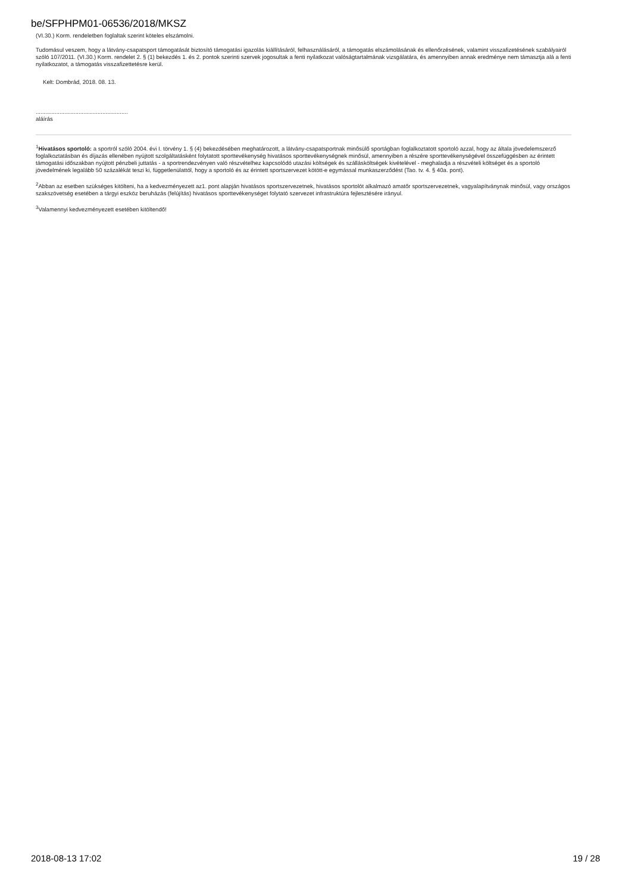be/SFPHPM01-06536/2018/MKSZ
(VI.30.) Korm. rendeletben foglaltak szerint köteles elszámolni.
Tudomásul veszem, hogy a látvány-csapatsport támogatását biztosító támogatási igazolás kiállításáról, felhasználásáról, a támogatás elszámolásának és ellenőrzésének, valamint visszafizetésének szabályairól szóló 107/2011. (VI.30.) Korm. rendelet 2. § (1) bekezdés 1. és 2. pontok szerinti szervek jogosultak a fenti nyilatkozat valóságtartalmának vizsgálatára, és amennyiben annak eredménye nem támasztja alá a fenti nyilatkozatot, a támogatás visszafizettetésre kerül.
Kelt: Dombrád, 2018. 08. 13.
..........................................................
aláírás
<sup>1</sup> Hivatásos sportoló: a sportról szóló 2004. évi I. törvény 1. § (4) bekezdésében meghatározott, a látvány-csapatsportnak minősülő sportágban foglalkoztatott sportoló azzal, hogy az általa jövedelemszerző foglalkoztatásban és díjazás ellenében nyújtott szolgáltatásként folytatott sporttevékenység hivatásos sporttevékenységnek minősül, amennyiben a részére sporttevékenységével összefüggésben az érintett támogatási időszakban nyújtott pénzbeli juttatás - a sportrendezvényen való részvételhez kapcsolódó utazási költségek és szállásköltségek kivételével - meghaladja a részvételi költséget és a sportoló jövedelmének legalább 50 százalékát teszi ki, függetlenülattól, hogy a sportoló és az érintett sportszervezet kötött-e egymással munkaszerződést (Tao. tv. 4. § 40a. pont).
<sup>2</sup> Abban az esetben szükséges kitölteni, ha a kedvezményezett az1. pont alapján hivatásos sportszervezetnek, hivatásos sportolót alkalmazó amatőr sportszervezetnek, vagyalapítványnak minősül, vagy országos szakszövetség esetében a tárgyi eszköz beruházás (felújítás) hivatásos sporttevékenységet folytató szervezet infrastruktúra fejlesztésére irányul.
<sup>3</sup> Valamennyi kedvezményezett esetében kitöltendő!
2018-08-13 17:02 19 / 28